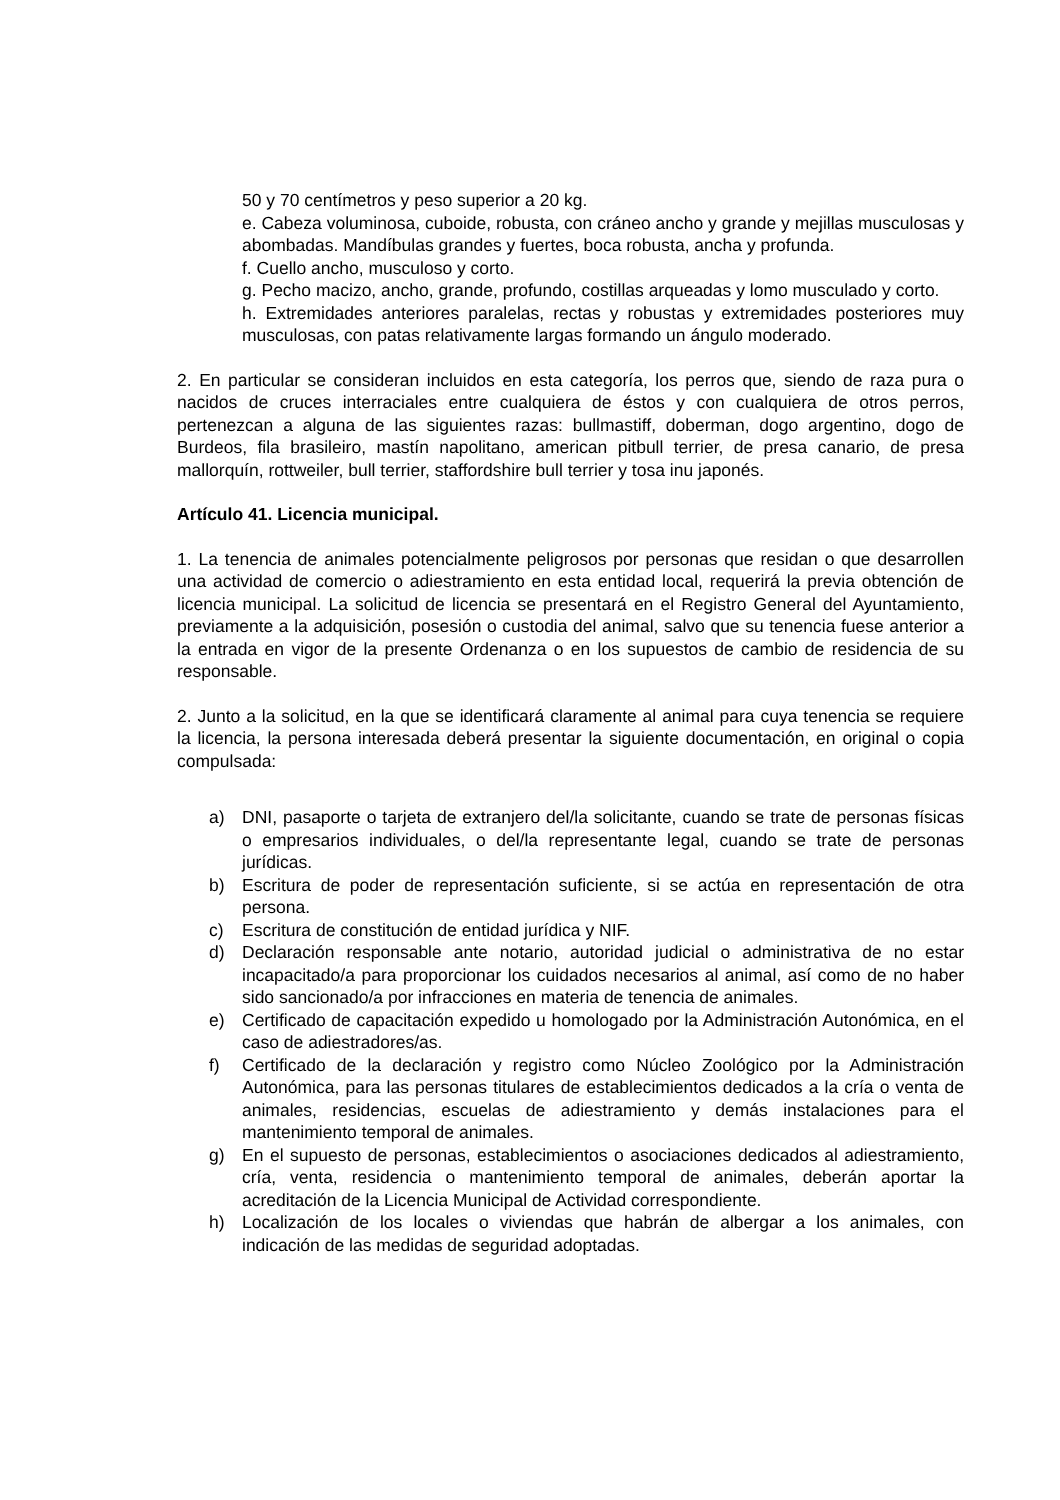50 y 70 centímetros y peso superior a 20 kg.
e. Cabeza voluminosa, cuboide, robusta, con cráneo ancho y grande y mejillas musculosas y abombadas. Mandíbulas grandes y fuertes, boca robusta, ancha y profunda.
f. Cuello ancho, musculoso y corto.
g. Pecho macizo, ancho, grande, profundo, costillas arqueadas y lomo musculado y corto.
h. Extremidades anteriores paralelas, rectas y robustas y extremidades posteriores muy musculosas, con patas relativamente largas formando un ángulo moderado.
2. En particular se consideran incluidos en esta categoría, los perros que, siendo de raza pura o nacidos de cruces interraciales entre cualquiera de éstos y con cualquiera de otros perros, pertenezcan a alguna de las siguientes razas: bullmastiff, doberman, dogo argentino, dogo de Burdeos, fila brasileiro, mastín napolitano, american pitbull terrier, de presa canario, de presa mallorquín, rottweiler, bull terrier, staffordshire bull terrier y tosa inu japonés.
Artículo 41. Licencia municipal.
1. La tenencia de animales potencialmente peligrosos por personas que residan o que desarrollen una actividad de comercio o adiestramiento en esta entidad local, requerirá la previa obtención de licencia municipal. La solicitud de licencia se presentará en el Registro General del Ayuntamiento, previamente a la adquisición, posesión o custodia del animal, salvo que su tenencia fuese anterior a la entrada en vigor de la presente Ordenanza o en los supuestos de cambio de residencia de su responsable.
2. Junto a la solicitud, en la que se identificará claramente al animal para cuya tenencia se requiere la licencia, la persona interesada deberá presentar la siguiente documentación, en original o copia compulsada:
a) DNI, pasaporte o tarjeta de extranjero del/la solicitante, cuando se trate de personas físicas o empresarios individuales, o del/la representante legal, cuando se trate de personas jurídicas.
b) Escritura de poder de representación suficiente, si se actúa en representación de otra persona.
c) Escritura de constitución de entidad jurídica y NIF.
d) Declaración responsable ante notario, autoridad judicial o administrativa de no estar incapacitado/a para proporcionar los cuidados necesarios al animal, así como de no haber sido sancionado/a por infracciones en materia de tenencia de animales.
e) Certificado de capacitación expedido u homologado por la Administración Autonómica, en el caso de adiestradores/as.
f) Certificado de la declaración y registro como Núcleo Zoológico por la Administración Autonómica, para las personas titulares de establecimientos dedicados a la cría o venta de animales, residencias, escuelas de adiestramiento y demás instalaciones para el mantenimiento temporal de animales.
g) En el supuesto de personas, establecimientos o asociaciones dedicados al adiestramiento, cría, venta, residencia o mantenimiento temporal de animales, deberán aportar la acreditación de la Licencia Municipal de Actividad correspondiente.
h) Localización de los locales o viviendas que habrán de albergar a los animales, con indicación de las medidas de seguridad adoptadas.